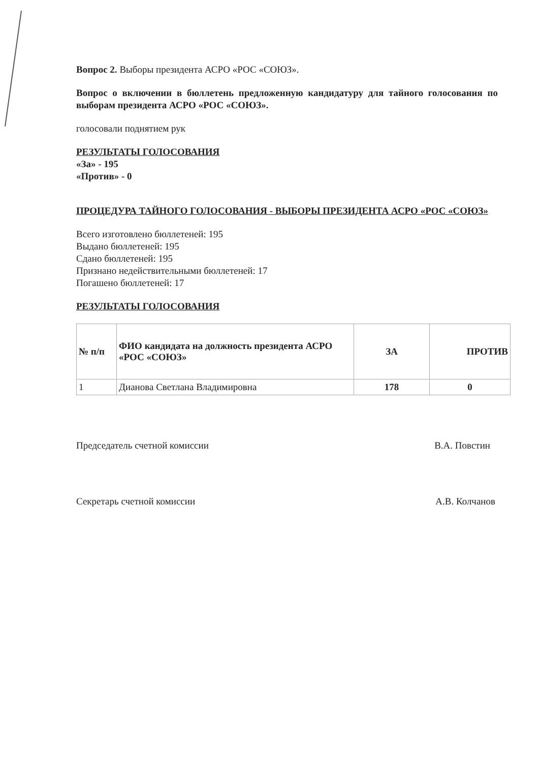Вопрос 2. Выборы президента АСРО «РОС «СОЮЗ».
Вопрос о включении в бюллетень предложенную кандидатуру для тайного голосования по выборам президента АСРО «РОС «СОЮЗ».
голосовали поднятием рук
РЕЗУЛЬТАТЫ ГОЛОСОВАНИЯ
«За» - 195
«Против» - 0
ПРОЦЕДУРА ТАЙНОГО ГОЛОСОВАНИЯ - ВЫБОРЫ ПРЕЗИДЕНТА АСРО «РОС «СОЮЗ»
Всего изготовлено бюллетеней: 195
Выдано бюллетеней: 195
Сдано бюллетеней: 195
Признано недействительными бюллетеней: 17
Погашено бюллетеней: 17
РЕЗУЛЬТАТЫ ГОЛОСОВАНИЯ
| № п/п | ФИО кандидата на должность президента АСРО «РОС «СОЮЗ» | ЗА | ПРОТИВ |
| --- | --- | --- | --- |
| 1 | Дианова Светлана Владимировна | 178 | 0 |
Председатель счетной комиссии В.А. Повстин
Секретарь счетной комиссии А.В. Колчанов